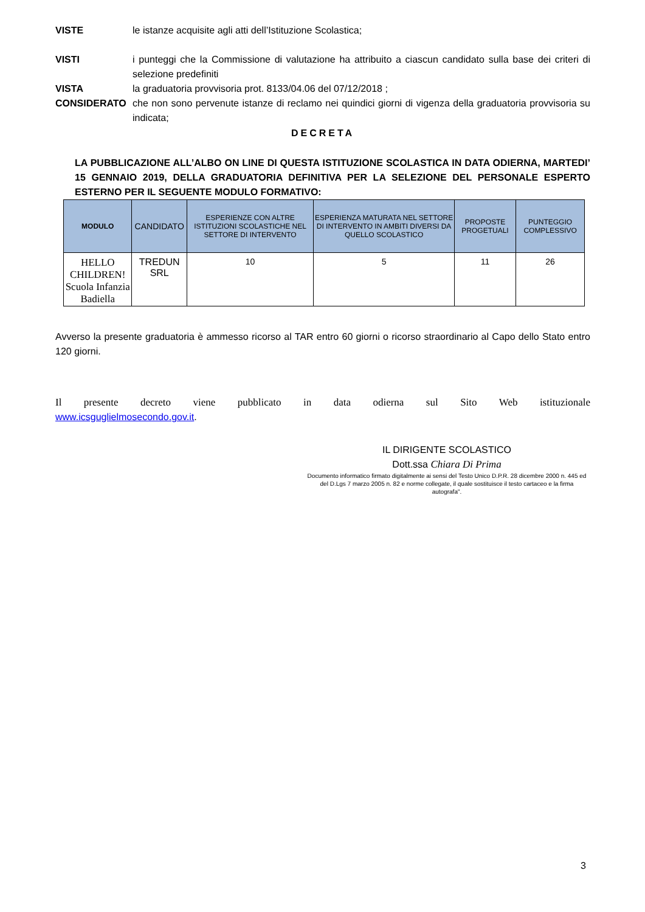VISTE le istanze acquisite agli atti dell’Istituzione Scolastica;
VISTI i punteggi che la Commissione di valutazione ha attribuito a ciascun candidato sulla base dei criteri di selezione predefiniti
VISTA la graduatoria provvisoria prot. 8133/04.06 del 07/12/2018 ;
CONSIDERATO che non sono pervenute istanze di reclamo nei quindici giorni di vigenza della graduatoria provvisoria su indicata;
DECRETA
LA PUBBLICAZIONE ALL’ALBO ON LINE DI QUESTA ISTITUZIONE SCOLASTICA IN DATA ODIERNA, MARTEDI’ 15 GENNAIO 2019, DELLA GRADUATORIA DEFINITIVA PER LA SELEZIONE DEL PERSONALE ESPERTO ESTERNO PER IL SEGUENTE MODULO FORMATIVO:
| MODULO | CANDIDATO | ESPERIENZE CON ALTRE ISTITUZIONI SCOLASTICHE NEL SETTORE DI INTERVENTO | ESPERIENZA MATURATA NEL SETTORE DI INTERVENTO IN AMBITI DIVERSI DA QUELLO SCOLASTICO | PROPOSTE PROGETUALI | PUNTEGGIO COMPLESSIVO |
| --- | --- | --- | --- | --- | --- |
| HELLO CHILDREN! Scuola Infanzia Badiella | TREDUN SRL | 10 | 5 | 11 | 26 |
Avverso la presente graduatoria è ammesso ricorso al TAR entro 60 giorni o ricorso straordinario al Capo dello Stato entro 120 giorni.
Il presente decreto viene pubblicato in data odierna sul Sito Web istituzionale
www.icsguglielmosecondo.gov.it.
IL DIRIGENTE SCOLASTICO
Dott.ssa Chiara Di Prima
Documento informatico firmato digitalmente ai sensi del Testo Unico D.P.R. 28 dicembre 2000 n. 445 ed del D.Lgs 7 marzo 2005 n. 82 e norme collegate, il quale sostituisce il testo cartaceo e la firma autografa".
3